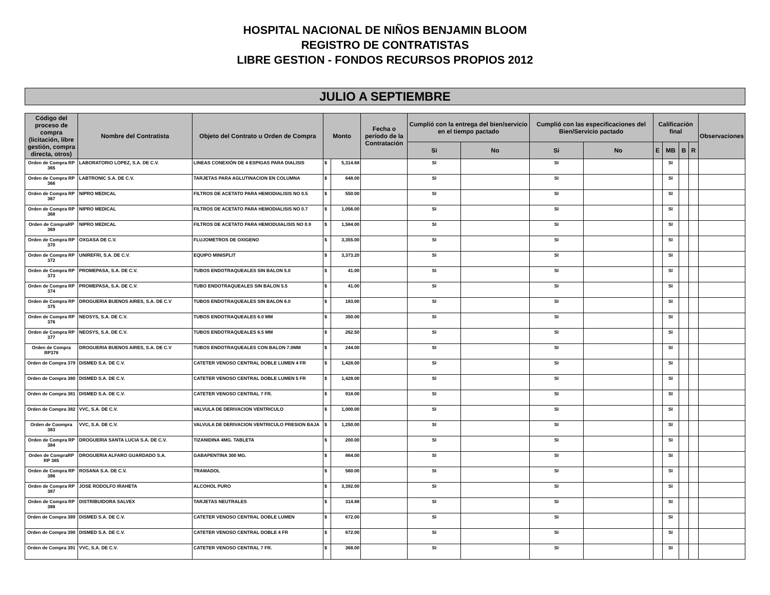HOSPITAL NACIONAL DE NIÑOS BENJAMIN BLOOM
REGISTRO DE CONTRATISTAS
LIBRE GESTION - FONDOS RECURSOS PROPIOS 2012
JULIO A SEPTIEMBRE
| Código del proceso de compra (licitación, libre gestión, compra directa, otros) | Nombre del Contratista | Objeto del Contrato u Orden de Compra | Monto | | Fecha o período de la Contratación | Cumplió con la entrega del bien/servicio en el tiempo pactado | | Cumplió con las especificaciones del Bien/Servicio pactado | | Calificación final | | | | Observaciones |
| --- | --- | --- | --- | --- | --- | --- | --- | --- | --- | --- | --- | --- | --- | --- |
| | | | | | | Si | No | Si | No | E | MB | B | R | |
| Orden de Compra RP 365 | LABORATORIO LOPEZ, S.A. DE C.V. | LINEAS CONEXIÓN DE 4 ESPIGAS PARA DIALISIS | $ | 5,314.68 | | SI | | SI | | | SI | | | |
| Orden de Compra RP 366 | LABTRONIC S.A. DE C.V. | TARJETAS PARA AGLUTINACION EN COLUMNA | $ | 648.00 | | SI | | SI | | | SI | | | |
| Orden de Compra RP 367 | NIPRO MEDICAL | FILTROS DE ACETATO PARA HEMODIALISIS NO 0.5 | $ | 550.00 | | SI | | SI | | | SI | | | |
| Orden de Compra RP 368 | NIPRO MEDICAL | FILTROS DE ACETATO PARA HEMODIALISIS NO 0.7 | $ | 1,056.00 | | SI | | SI | | | SI | | | |
| Orden de CompraRP 369 | NIPRO MEDICAL | FILTROS DE ACETATO PARA HEMODUIALISIS NO 0.9 | $ | 1,584.00 | | SI | | SI | | | SI | | | |
| Orden de Compra RP 370 | OXGASA DE C.V. | FLUJOMETROS DE OXIGENO | $ | 3,355.00 | | SI | | SI | | | SI | | | |
| Orden de Compra RP 372 | UNIREFRI, S.A. DE C.V. | EQUIPO MINISPLIT | $ | 3,373.20 | | SI | | SI | | | SI | | | |
| Orden de Compra RP 373 | PROMEPASA, S.A. DE C.V. | TUBOS ENDOTRAQUEALES SIN BALON 5.0 | $ | 41.00 | | SI | | SI | | | SI | | | |
| Orden de Compra RP 374 | PROMEPASA, S.A. DE C.V. | TUBO ENDOTRAQUEALES SIN BALON 5.5 | $ | 41.00 | | SI | | SI | | | SI | | | |
| Orden de Compra RP 375 | DROGUERIA BUENOS AIRES, S.A. DE C.V | TUBOS ENDOTRAQUEALES SIN BALON 6.0 | $ | 183.00 | | SI | | SI | | | SI | | | |
| Orden de Compra RP 376 | NEOSYS, S.A. DE C.V. | TUBOS ENDOTRAQUEALES 6.0 MM | $ | 350.00 | | SI | | SI | | | SI | | | |
| Orden de Compra RP 377 | NEOSYS, S.A. DE C.V. | TUBOS ENDOTRAQUEALES 6.5 MM | $ | 262.50 | | SI | | SI | | | SI | | | |
| Orden de Compra RP378 | DROGUERIA BUENOS AIRES, S.A. DE C.V | TUBOS ENDOTRAQUEALES CON BALON 7.0MM | $ | 244.00 | | SI | | SI | | | SI | | | |
| Orden de Compra 379 | DISMED S.A. DE C.V. | CATETER VENOSO CENTRAL DOBLE LUMEN 4 FR | $ | 1,428.00 | | SI | | SI | | | SI | | | |
| Orden de Compra 380 | DISMED S.A. DE C.V. | CATETER VENOSO CENTRAL DOBLE LUMEN 5 FR | $ | 1,428.00 | | SI | | SI | | | SI | | | |
| Orden de Compra 381 | DISMED S.A. DE C.V. | CATETER VENOSO CENTRAL 7 FR. | $ | 918.00 | | SI | | SI | | | SI | | | |
| Orden de Compra 382 | VVC, S.A. DE C.V. | VALVULA DE DERIVACION VENTRICULO | $ | 1,000.00 | | SI | | SI | | | SI | | | |
| Orden de Coompra 383 | VVC, S.A. DE C.V. | VALVULA DE DERIVACION VENTRICULO PRESION BAJA | $ | 1,250.00 | | SI | | SI | | | SI | | | |
| Orden de Compra RP 384 | DROGUERIA SANTA LUCIA S.A. DE C.V. | TIZANIDINA 4MG. TABLETA | $ | 200.00 | | SI | | SI | | | SI | | | |
| Orden de CompraRP RP 385 | DROGUERIA ALFARO GUARDADO S.A. | GABAPENTINA 300 MG. | $ | 864.00 | | SI | | SI | | | SI | | | |
| Orden de Compra RP 386 | ROSANA S.A. DE C.V. | TRAMADOL | $ | 560.00 | | SI | | SI | | | SI | | | |
| Orden de Compra RP 387 | JOSE RODOLFO IRAHETA | ALCOHOL PURO | $ | 3,392.00 | | SI | | SI | | | SI | | | |
| Orden de Compra RP 388 | DISTRIBUIDORA SALVEX | TARJETAS NEUTRALES | $ | 314.88 | | SI | | SI | | | SI | | | |
| Orden de Compra 389 | DISMED S.A. DE C.V. | CATETER VENOSO CENTRAL DOBLE LUMEN | $ | 672.00 | | SI | | SI | | | SI | | | |
| Orden de Compra 390 | DISMED S.A. DE C.V. | CATETER VENOSO CENTRAL DOBLE 4 FR | $ | 672.00 | | SI | | SI | | | SI | | | |
| Orden de Compra 391 | VVC, S.A. DE C.V. | CATETER VENOSO CENTRAL 7 FR. | $ | 368.00 | | SI | | SI | | | SI | | | |